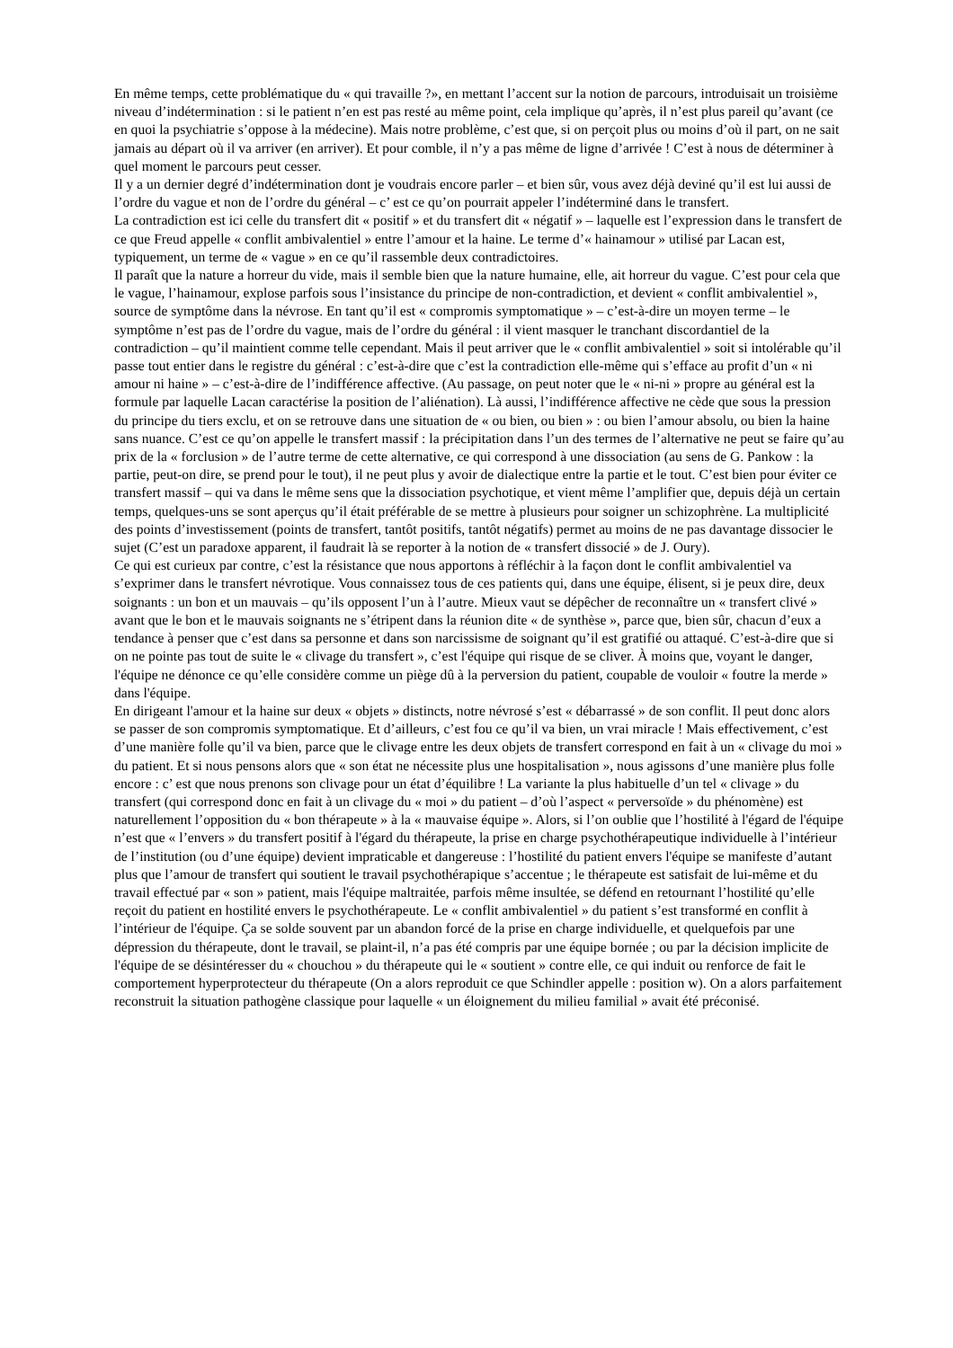En même temps, cette problématique du « qui travaille ?», en mettant l’accent sur la notion de parcours, introduisait un troisième niveau d’indétermination : si le patient n’en est pas resté au même point, cela implique qu’après, il n’est plus pareil qu’avant (ce en quoi la psychiatrie s’oppose à la médecine). Mais notre problème, c’est que, si on perçoit plus ou moins d’où il part, on ne sait jamais au départ où il va arriver (en arriver). Et pour comble, il n’y a pas même de ligne d’arrivée ! C’est à nous de déterminer à quel moment le parcours peut cesser.
Il y a un dernier degré d’indétermination dont je voudrais encore parler – et bien sûr, vous avez déjà deviné qu’il est lui aussi de l’ordre du vague et non de l’ordre du général – c’ est ce qu’on pourrait appeler l’indéterminé dans le transfert.
La contradiction est ici celle du transfert dit « positif » et du transfert dit « négatif » – laquelle est l’expression dans le transfert de ce que Freud appelle « conflit ambivalentiel » entre l’amour et la haine. Le terme d’« hainamour » utilisé par Lacan est, typiquement, un terme de « vague » en ce qu’il rassemble deux contradictoires.
Il paraît que la nature a horreur du vide, mais il semble bien que la nature humaine, elle, ait horreur du vague. C’est pour cela que le vague, l’hainamour, explose parfois sous l’insistance du principe de non-contradiction, et devient « conflit ambivalentiel », source de symptôme dans la névrose. En tant qu’il est « compromis symptomatique » – c’est-à-dire un moyen terme – le symptôme n’est pas de l’ordre du vague, mais de l’ordre du général : il vient masquer le tranchant discordantiel de la contradiction – qu’il maintient comme telle cependant. Mais il peut arriver que le « conflit ambivalentiel » soit si intolérable qu’il passe tout entier dans le registre du général : c’est-à-dire que c’est la contradiction elle-même qui s’efface au profit d’un « ni amour ni haine » – c’est-à-dire de l’indifférence affective. (Au passage, on peut noter que le « ni-ni » propre au général est la formule par laquelle Lacan caractérise la position de l’aliénation). Là aussi, l’indifférence affective ne cède que sous la pression du principe du tiers exclu, et on se retrouve dans une situation de « ou bien, ou bien » : ou bien l’amour absolu, ou bien la haine sans nuance. C’est ce qu’on appelle le transfert massif : la précipitation dans l’un des termes de l’alternative ne peut se faire qu’au prix de la « forclusion » de l’autre terme de cette alternative, ce qui correspond à une dissociation (au sens de G. Pankow : la partie, peut-on dire, se prend pour le tout), il ne peut plus y avoir de dialectique entre la partie et le tout. C’est bien pour éviter ce transfert massif – qui va dans le même sens que la dissociation psychotique, et vient même l’amplifier que, depuis déjà un certain temps, quelques-uns se sont aperçus qu’il était préférable de se mettre à plusieurs pour soigner un schizophrène. La multiplicité des points d’investissement (points de transfert, tantôt positifs, tantôt négatifs) permet au moins de ne pas davantage dissocier le sujet (C’est un paradoxe apparent, il faudrait là se reporter à la notion de « transfert dissocié » de J. Oury).
Ce qui est curieux par contre, c’est la résistance que nous apportons à réfléchir à la façon dont le conflit ambivalentiel va s’exprimer dans le transfert névrotique. Vous connaissez tous de ces patients qui, dans une équipe, élisent, si je peux dire, deux soignants : un bon et un mauvais – qu’ils opposent l’un à l’autre. Mieux vaut se dépêcher de reconnaître un « transfert clivé » avant que le bon et le mauvais soignants ne s’étripent dans la réunion dite « de synthèse », parce que, bien sûr, chacun d’eux a tendance à penser que c’est dans sa personne et dans son narcissisme de soignant qu’il est gratifié ou attaqué. C’est-à-dire que si on ne pointe pas tout de suite le « clivage du transfert », c’est l'équipe qui risque de se cliver. À moins que, voyant le danger, l'équipe ne dénonce ce qu’elle considère comme un piège dû à la perversion du patient, coupable de vouloir « foutre la merde » dans l'équipe.
En dirigeant l'amour et la haine sur deux « objets » distincts, notre névrosé s’est « débarrassé » de son conflit. Il peut donc alors se passer de son compromis symptomatique. Et d’ailleurs, c’est fou ce qu’il va bien, un vrai miracle ! Mais effectivement, c’est d’une manière folle qu’il va bien, parce que le clivage entre les deux objets de transfert correspond en fait à un « clivage du moi » du patient. Et si nous pensons alors que « son état ne nécessite plus une hospitalisation », nous agissons d’une manière plus folle encore : c’ est que nous prenons son clivage pour un état d’équilibre ! La variante la plus habituelle d’un tel « clivage » du transfert (qui correspond donc en fait à un clivage du « moi » du patient – d’où l’aspect « perversoïde » du phénomène) est naturellement l’opposition du « bon thérapeute » à la « mauvaise équipe ». Alors, si l’on oublie que l’hostilité à l'égard de l'équipe n’est que « l’envers » du transfert positif à l'égard du thérapeute, la prise en charge psychothérapeutique individuelle à l’intérieur de l’institution (ou d’une équipe) devient impraticable et dangereuse : l’hostilité du patient envers l'équipe se manifeste d’autant plus que l’amour de transfert qui soutient le travail psychothérapique s’accentue ; le thérapeute est satisfait de lui-même et du travail effectué par « son » patient, mais l'équipe maltraitée, parfois même insultée, se défend en retournant l’hostilité qu’elle reçoit du patient en hostilité envers le psychothérapeute. Le « conflit ambivalentiel » du patient s’est transformé en conflit à l’intérieur de l'équipe. Ça se solde souvent par un abandon forcé de la prise en charge individuelle, et quelquefois par une dépression du thérapeute, dont le travail, se plaint-il, n’a pas été compris par une équipe bornée ; ou par la décision implicite de l'équipe de se désintéresser du « chouchou » du thérapeute qui le « soutient » contre elle, ce qui induit ou renforce de fait le comportement hyperprotecteur du thérapeute (On a alors reproduit ce que Schindler appelle : position w). On a alors parfaitement reconstruit la situation pathogène classique pour laquelle « un éloignement du milieu familial » avait été préconisé.